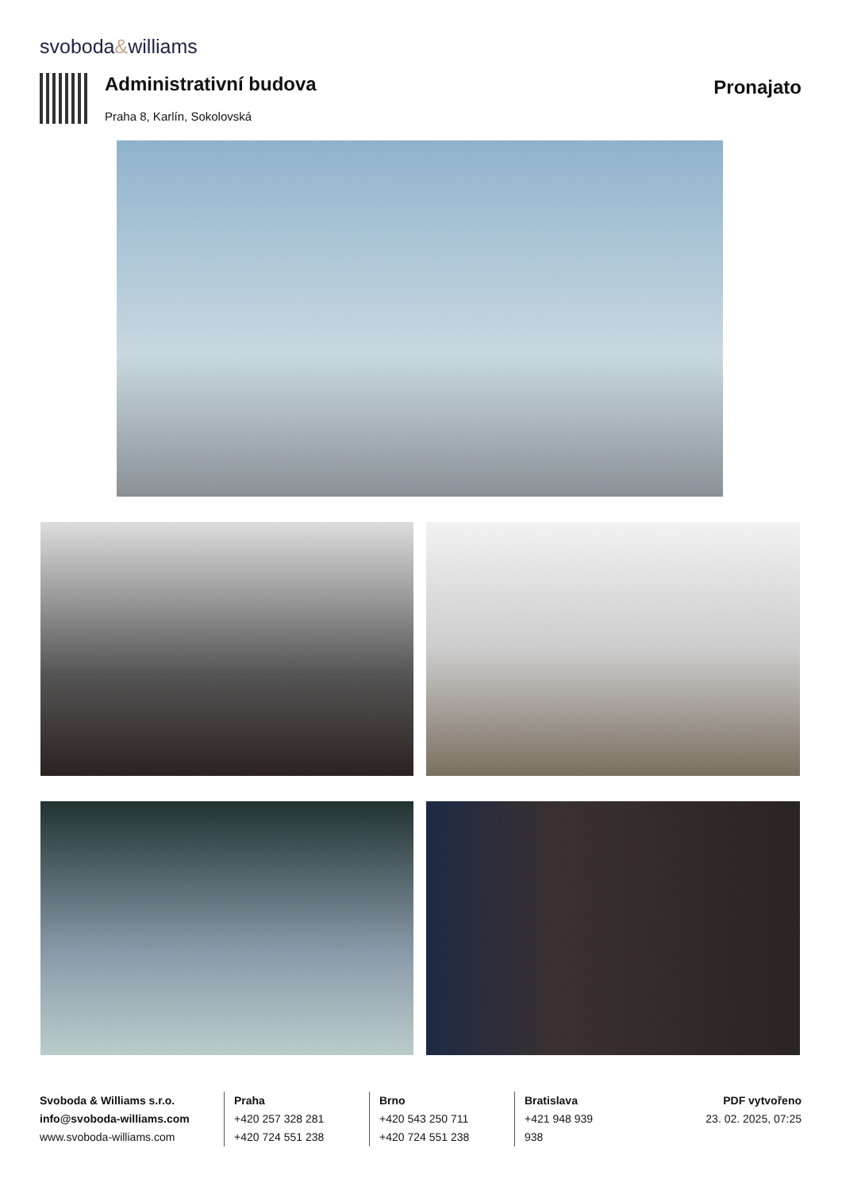svoboda&williams
Administrativní budova
Praha 8, Karlín, Sokolovská
Pronajato
Svoboda & Williams s.r.o.
info@svoboda-williams.com
www.svoboda-williams.com
Praha
+420 257 328 281
+420 724 551 238
Brno
+420 543 250 711
+420 724 551 238
Bratislava
+421 948 939 938
PDF vytvořeno
23. 02. 2025, 07:25